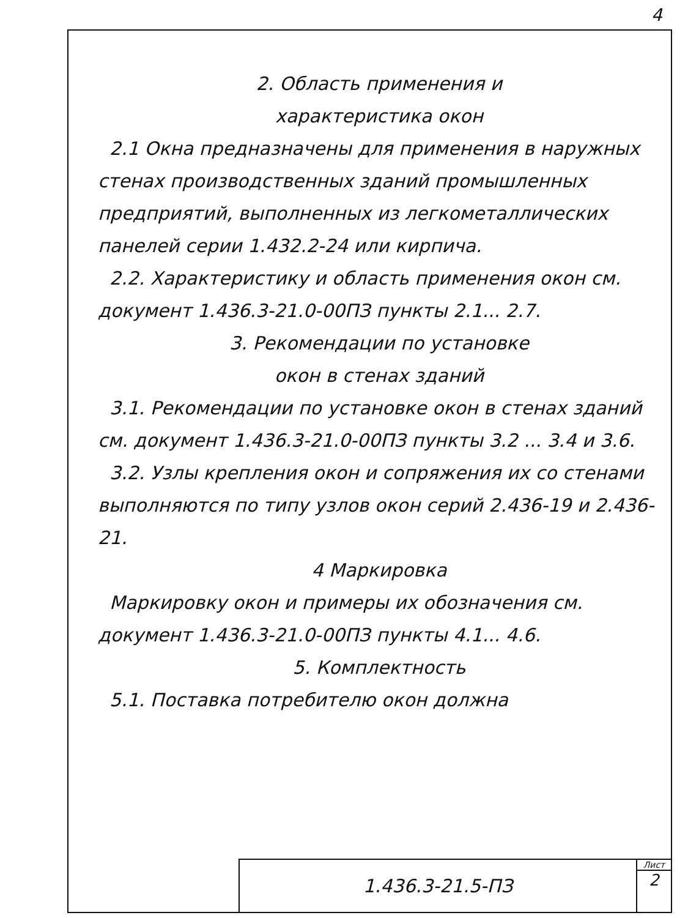4
2. Область применения и
характеристика окон
2.1 Окна предназначены для применения в наружных стенах производственных зданий промышленных предприятий, выполненных из легкометаллических панелей серии 1.432.2-24 или кирпича.
2.2. Характеристику и область применения окон см. документ 1.436.3-21.0-00ПЗ пункты 2.1... 2.7.
3. Рекомендации по установке
окон в стенах зданий
3.1. Рекомендации по установке окон в стенах зданий см. документ 1.436.3-21.0-00ПЗ пункты 3.2 ... 3.4 и 3.6.
3.2. Узлы крепления окон и сопряжения их со стенами выполняются по типу узлов окон серий 2.436-19 и 2.436-21.
4 Маркировка
Маркировку окон и примеры их обозначения см. документ 1.436.3-21.0-00ПЗ пункты 4.1... 4.6.
5. Комплектность
5.1. Поставка потребителю окон должна
1.436.3-21.5-ПЗ
Лист
2